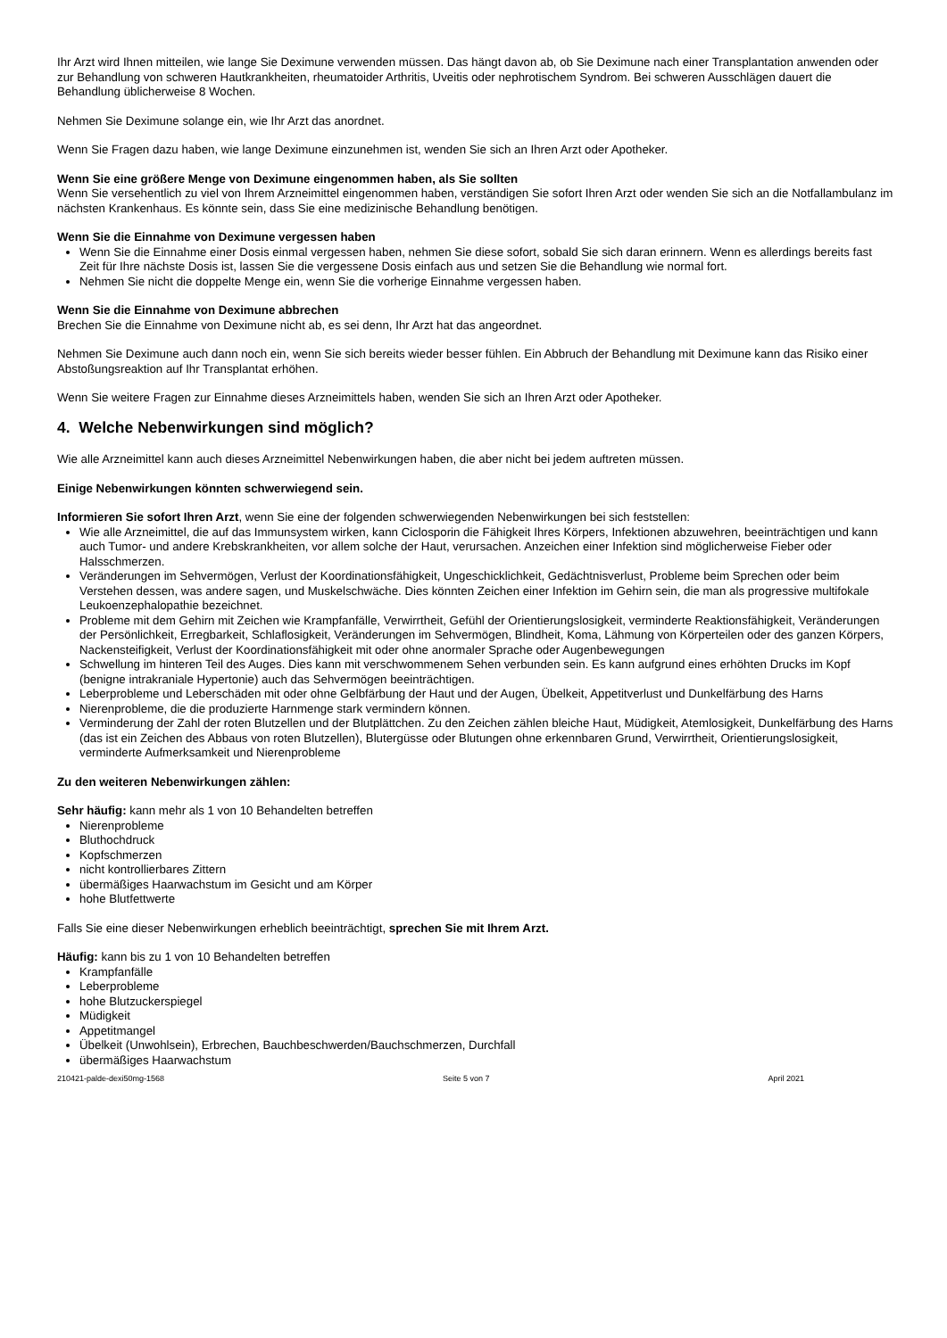Ihr Arzt wird Ihnen mitteilen, wie lange Sie Deximune verwenden müssen. Das hängt davon ab, ob Sie Deximune nach einer Transplantation anwenden oder zur Behandlung von schweren Hautkrankheiten, rheumatoider Arthritis, Uveitis oder nephrotischem Syndrom. Bei schweren Ausschlägen dauert die Behandlung üblicherweise 8 Wochen.
Nehmen Sie Deximune solange ein, wie Ihr Arzt das anordnet.
Wenn Sie Fragen dazu haben, wie lange Deximune einzunehmen ist, wenden Sie sich an Ihren Arzt oder Apotheker.
Wenn Sie eine größere Menge von Deximune eingenommen haben, als Sie sollten
Wenn Sie versehentlich zu viel von Ihrem Arzneimittel eingenommen haben, verständigen Sie sofort Ihren Arzt oder wenden Sie sich an die Notfallambulanz im nächsten Krankenhaus. Es könnte sein, dass Sie eine medizinische Behandlung benötigen.
Wenn Sie die Einnahme von Deximune vergessen haben
Wenn Sie die Einnahme einer Dosis einmal vergessen haben, nehmen Sie diese sofort, sobald Sie sich daran erinnern. Wenn es allerdings bereits fast Zeit für Ihre nächste Dosis ist, lassen Sie die vergessene Dosis einfach aus und setzen Sie die Behandlung wie normal fort.
Nehmen Sie nicht die doppelte Menge ein, wenn Sie die vorherige Einnahme vergessen haben.
Wenn Sie die Einnahme von Deximune abbrechen
Brechen Sie die Einnahme von Deximune nicht ab, es sei denn, Ihr Arzt hat das angeordnet.
Nehmen Sie Deximune auch dann noch ein, wenn Sie sich bereits wieder besser fühlen. Ein Abbruch der Behandlung mit Deximune kann das Risiko einer Abstoßungsreaktion auf Ihr Transplantat erhöhen.
Wenn Sie weitere Fragen zur Einnahme dieses Arzneimittels haben, wenden Sie sich an Ihren Arzt oder Apotheker.
4. Welche Nebenwirkungen sind möglich?
Wie alle Arzneimittel kann auch dieses Arzneimittel Nebenwirkungen haben, die aber nicht bei jedem auftreten müssen.
Einige Nebenwirkungen könnten schwerwiegend sein.
Informieren Sie sofort Ihren Arzt, wenn Sie eine der folgenden schwerwiegenden Nebenwirkungen bei sich feststellen:
Wie alle Arzneimittel, die auf das Immunsystem wirken, kann Ciclosporin die Fähigkeit Ihres Körpers, Infektionen abzuwehren, beeinträchtigen und kann auch Tumor- und andere Krebskrankheiten, vor allem solche der Haut, verursachen. Anzeichen einer Infektion sind möglicherweise Fieber oder Halsschmerzen.
Veränderungen im Sehvermögen, Verlust der Koordinationsfähigkeit, Ungeschicklichkeit, Gedächtnisverlust, Probleme beim Sprechen oder beim Verstehen dessen, was andere sagen, und Muskelschwäche. Dies könnten Zeichen einer Infektion im Gehirn sein, die man als progressive multifokale Leukoenzephalopathie bezeichnet.
Probleme mit dem Gehirn mit Zeichen wie Krampfanfälle, Verwirrtheit, Gefühl der Orientierungslosigkeit, verminderte Reaktionsfähigkeit, Veränderungen der Persönlichkeit, Erregbarkeit, Schlaflosigkeit, Veränderungen im Sehvermögen, Blindheit, Koma, Lähmung von Körperteilen oder des ganzen Körpers, Nackensteifigkeit, Verlust der Koordinationsfähigkeit mit oder ohne anormaler Sprache oder Augenbewegungen
Schwellung im hinteren Teil des Auges. Dies kann mit verschwommenem Sehen verbunden sein. Es kann aufgrund eines erhöhten Drucks im Kopf (benigne intrakraniale Hypertonie) auch das Sehvermögen beeinträchtigen.
Leberprobleme und Leberschäden mit oder ohne Gelbfärbung der Haut und der Augen, Übelkeit, Appetitverlust und Dunkelfärbung des Harns
Nierenprobleme, die die produzierte Harnmenge stark vermindern können.
Verminderung der Zahl der roten Blutzellen und der Blutplättchen. Zu den Zeichen zählen bleiche Haut, Müdigkeit, Atemlosigkeit, Dunkelfärbung des Harns (das ist ein Zeichen des Abbaus von roten Blutzellen), Blutergüsse oder Blutungen ohne erkennbaren Grund, Verwirrtheit, Orientierungslosigkeit, verminderte Aufmerksamkeit und Nierenprobleme
Zu den weiteren Nebenwirkungen zählen:
Sehr häufig: kann mehr als 1 von 10 Behandelten betreffen
Nierenprobleme
Bluthochdruck
Kopfschmerzen
nicht kontrollierbares Zittern
übermäßiges Haarwachstum im Gesicht und am Körper
hohe Blutfettwerte
Falls Sie eine dieser Nebenwirkungen erheblich beeinträchtigt, sprechen Sie mit Ihrem Arzt.
Häufig: kann bis zu 1 von 10 Behandelten betreffen
Krampfanfälle
Leberprobleme
hohe Blutzuckerspiegel
Müdigkeit
Appetitmangel
Übelkeit (Unwohlsein), Erbrechen, Bauchbeschwerden/Bauchschmerzen, Durchfall
übermäßiges Haarwachstum
210421-palde-dexi50mg-1568 Seite 5 von 7 April 2021